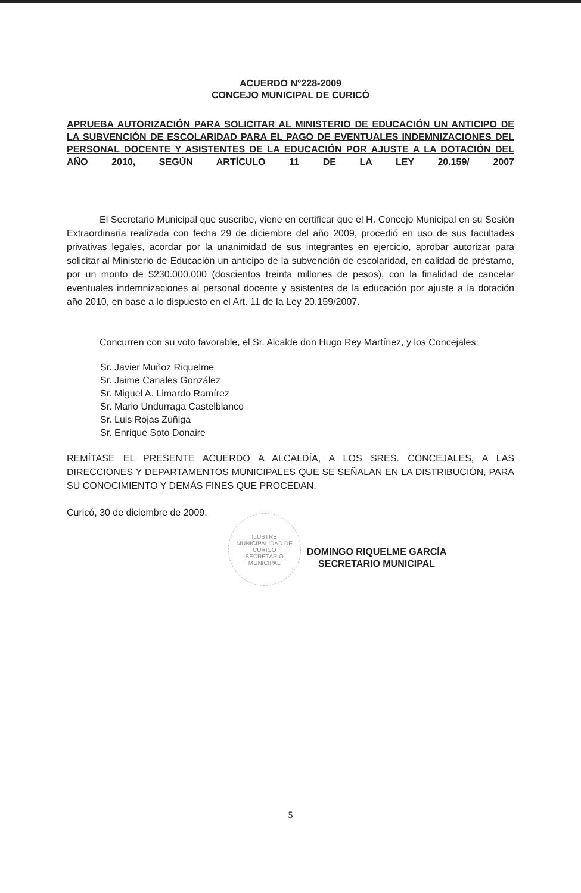ACUERDO N°228-2009
CONCEJO MUNICIPAL DE CURICÓ
APRUEBA AUTORIZACIÓN PARA SOLICITAR AL MINISTERIO DE EDUCACIÓN UN ANTICIPO DE LA SUBVENCIÓN DE ESCOLARIDAD PARA EL PAGO DE EVENTUALES INDEMNIZACIONES DEL PERSONAL DOCENTE Y ASISTENTES DE LA EDUCACIÓN POR AJUSTE A LA DOTACIÓN DEL AÑO 2010, SEGÚN ARTÍCULO 11 DE LA LEY 20.159/ 2007
El Secretario Municipal que suscribe, viene en certificar que el H. Concejo Municipal en su Sesión Extraordinaria realizada con fecha 29 de diciembre del año 2009, procedió en uso de sus facultades privativas legales, acordar por la unanimidad de sus integrantes en ejercicio, aprobar autorizar para solicitar al Ministerio de Educación un anticipo de la subvención de escolaridad, en calidad de préstamo, por un monto de $230.000.000 (doscientos treinta millones de pesos), con la finalidad de cancelar eventuales indemnizaciones al personal docente y asistentes de la educación por ajuste a la dotación año 2010, en base a lo dispuesto en el Art. 11 de la Ley 20.159/2007.
Concurren con su voto favorable, el Sr. Alcalde don Hugo Rey Martínez, y los Concejales:
Sr. Javier Muñoz Riquelme
Sr. Jaime Canales González
Sr. Miguel A. Limardo Ramírez
Sr. Mario Undurraga Castelblanco
Sr. Luis Rojas Zúñiga
Sr. Enrique Soto Donaire
REMÍTASE EL PRESENTE ACUERDO A ALCALDÍA, A LOS SRES. CONCEJALES, A LAS DIRECCIONES Y DEPARTAMENTOS MUNICIPALES QUE SE SEÑALAN EN LA DISTRIBUCIÓN, PARA SU CONOCIMIENTO Y DEMÁS FINES QUE PROCEDAN.
Curicó, 30 de diciembre de 2009.
ILUSTRE MUNICIPALIDAD DE CURICO
SECRETARIO
MUNICIPAL
DOMINGO RIQUELME GARCÍA
SECRETARIO MUNICIPAL
5